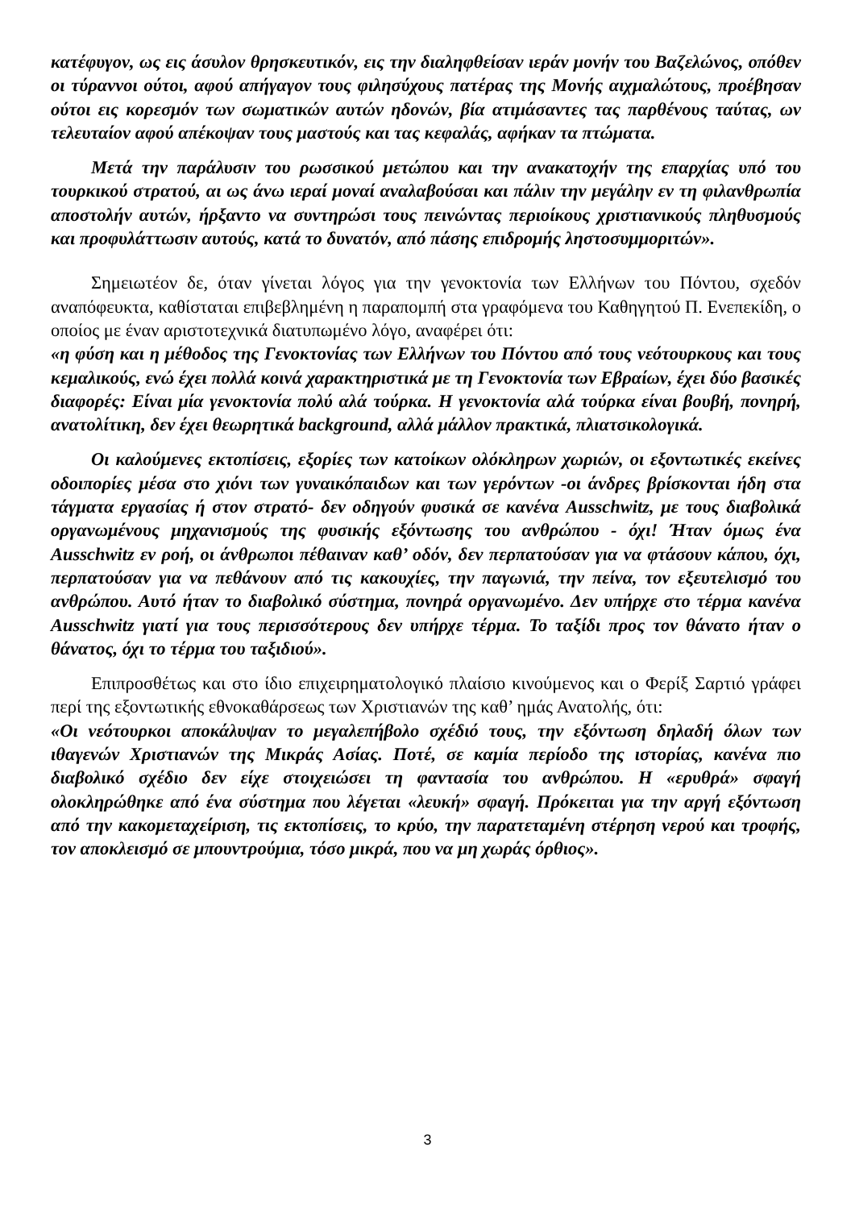κατέφυγον, ως εις άσυλον θρησκευτικόν, εις την διαληφθείσαν ιεράν μονήν του Βαζελώνος, οπόθεν οι τύραννοι ούτοι, αφού απήγαγον τους φιλησύχους πατέρας της Μονής αιχμαλώτους, προέβησαν ούτοι εις κορεσμόν των σωματικών αυτών ηδονών, βία ατιμάσαντες τας παρθένους ταύτας, ων τελευταίον αφού απέκοψαν τους μαστούς και τας κεφαλάς, αφήκαν τα πτώματα.
Μετά την παράλυσιν του ρωσσικού μετώπου και την ανακατοχήν της επαρχίας υπό του τουρκικού στρατού, αι ως άνω ιεραί μοναί αναλαβούσαι και πάλιν την μεγάλην εν τη φιλανθρωπία αποστολήν αυτών, ήρξαντο να συντηρώσι τους πεινώντας περιοίκους χριστιανικούς πληθυσμούς και προφυλάττωσιν αυτούς, κατά το δυνατόν, από πάσης επιδρομής ληστοσυμμοριτών».
Σημειωτέον δε, όταν γίνεται λόγος για την γενοκτονία των Ελλήνων του Πόντου, σχεδόν αναπόφευκτα, καθίσταται επιβεβλημένη η παραπομπή στα γραφόμενα του Καθηγητού Π. Ενεπεκίδη, ο οποίος με έναν αριστοτεχνικά διατυπωμένο λόγο, αναφέρει ότι:
«η φύση και η μέθοδος της Γενοκτονίας των Ελλήνων του Πόντου από τους νεότουρκους και τους κεμαλικούς, ενώ έχει πολλά κοινά χαρακτηριστικά με τη Γενοκτονία των Εβραίων, έχει δύο βασικές διαφορές: Είναι μία γενοκτονία πολύ αλά τούρκα. Η γενοκτονία αλά τούρκα είναι βουβή, πονηρή, ανατολίτικη, δεν έχει θεωρητικά background, αλλά μάλλον πρακτικά, πλιατσικολογικά.
Οι καλούμενες εκτοπίσεις, εξορίες των κατοίκων ολόκληρων χωριών, οι εξοντωτικές εκείνες οδοιπορίες μέσα στο χιόνι των γυναικόπαιδων και των γερόντων -οι άνδρες βρίσκονται ήδη στα τάγματα εργασίας ή στον στρατό- δεν οδηγούν φυσικά σε κανένα Ausschwitz, με τους διαβολικά οργανωμένους μηχανισμούς της φυσικής εξόντωσης του ανθρώπου - όχι! Ήταν όμως ένα Ausschwitz εν ροή, οι άνθρωποι πέθαιναν καθ’ οδόν, δεν περπατούσαν για να φτάσουν κάπου, όχι, περπατούσαν για να πεθάνουν από τις κακουχίες, την παγωνιά, την πείνα, τον εξευτελισμό του ανθρώπου. Αυτό ήταν το διαβολικό σύστημα, πονηρά οργανωμένο. Δεν υπήρχε στο τέρμα κανένα Ausschwitz γιατί για τους περισσότερους δεν υπήρχε τέρμα. Το ταξίδι προς τον θάνατο ήταν ο θάνατος, όχι το τέρμα του ταξιδιού».
Επιπροσθέτως και στο ίδιο επιχειρηματολογικό πλαίσιο κινούμενος και ο Φερίξ Σαρτιό γράφει περί της εξοντωτικής εθνοκαθάρσεως των Χριστιανών της καθ’ ημάς Ανατολής, ότι:
«Οι νεότουρκοι αποκάλυψαν το μεγαλεπήβολο σχέδιό τους, την εξόντωση δηλαδή όλων των ιθαγενών Χριστιανών της Μικράς Ασίας. Ποτέ, σε καμία περίοδο της ιστορίας, κανένα πιο διαβολικό σχέδιο δεν είχε στοιχειώσει τη φαντασία του ανθρώπου. Η «ερυθρά» σφαγή ολοκληρώθηκε από ένα σύστημα που λέγεται «λευκή» σφαγή. Πρόκειται για την αργή εξόντωση από την κακομεταχείριση, τις εκτοπίσεις, το κρύο, την παρατεταμένη στέρηση νερού και τροφής, τον αποκλεισμό σε μπουντρούμια, τόσο μικρά, που να μη χωράς όρθιος».
3